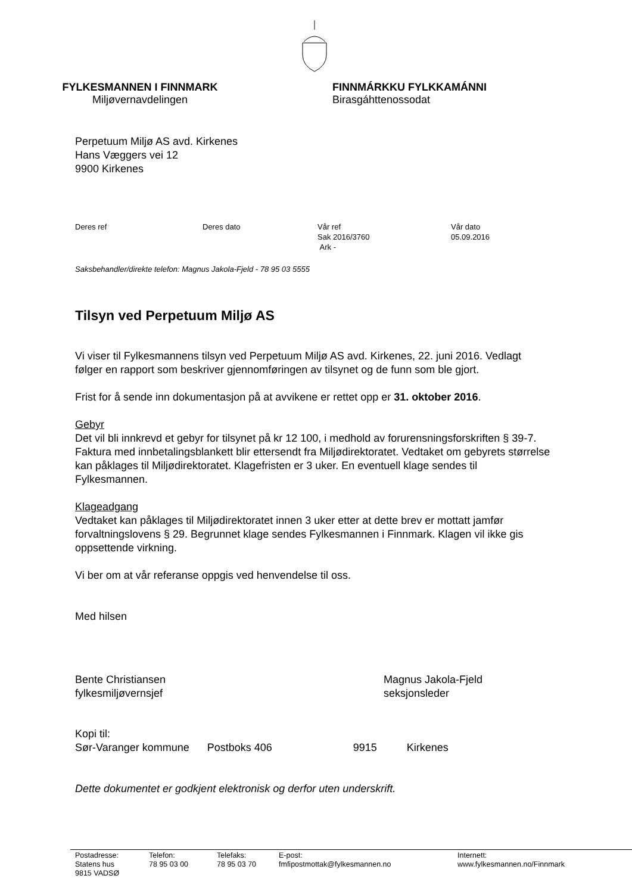FYLKESMANNEN I FINNMARK
Miljøvernavdelingen
FINNMÁRKKU FYLKKAMÁNNI
Birasgáhttenossodat
Perpetuum Miljø AS avd. Kirkenes
Hans Væggers vei 12
9900 Kirkenes
Deres ref Deres dato Vår ref
Sak 2016/3760
Ark -
Vår dato
05.09.2016
Saksbehandler/direkte telefon: Magnus Jakola-Fjeld - 78 95 03 5555
Tilsyn ved Perpetuum Miljø AS
Vi viser til Fylkesmannens tilsyn ved Perpetuum Miljø AS avd. Kirkenes, 22. juni 2016. Vedlagt følger en rapport som beskriver gjennomføringen av tilsynet og de funn som ble gjort.
Frist for å sende inn dokumentasjon på at avvikene er rettet opp er 31. oktober 2016.
Gebyr
Det vil bli innkrevd et gebyr for tilsynet på kr 12 100, i medhold av forurensningsforskriften § 39-7. Faktura med innbetalingsblankett blir ettersendt fra Miljødirektoratet. Vedtaket om gebyrets størrelse kan påklages til Miljødirektoratet. Klagefristen er 3 uker. En eventuell klage sendes til Fylkesmannen.
Klageadgang
Vedtaket kan påklages til Miljødirektoratet innen 3 uker etter at dette brev er mottatt jamfør forvaltningslovens § 29. Begrunnet klage sendes Fylkesmannen i Finnmark. Klagen vil ikke gis oppsettende virkning.
Vi ber om at vår referanse oppgis ved henvendelse til oss.
Med hilsen
Bente Christiansen
fylkesmiljøvernsjef
Magnus Jakola-Fjeld
seksjonsleder
Kopi til:
| Sør-Varanger kommune | Postboks 406 | 9915 | Kirkenes |
Dette dokumentet er godkjent elektronisk og derfor uten underskrift.
Postadresse:
Statens hus
9815 VADSØ
Telefon:
78 95 03 00
Telefaks:
78 95 03 70
E-post:
fmfipostmottak@fylkesmannen.no
Internett:
www.fylkesmannen.no/Finnmark